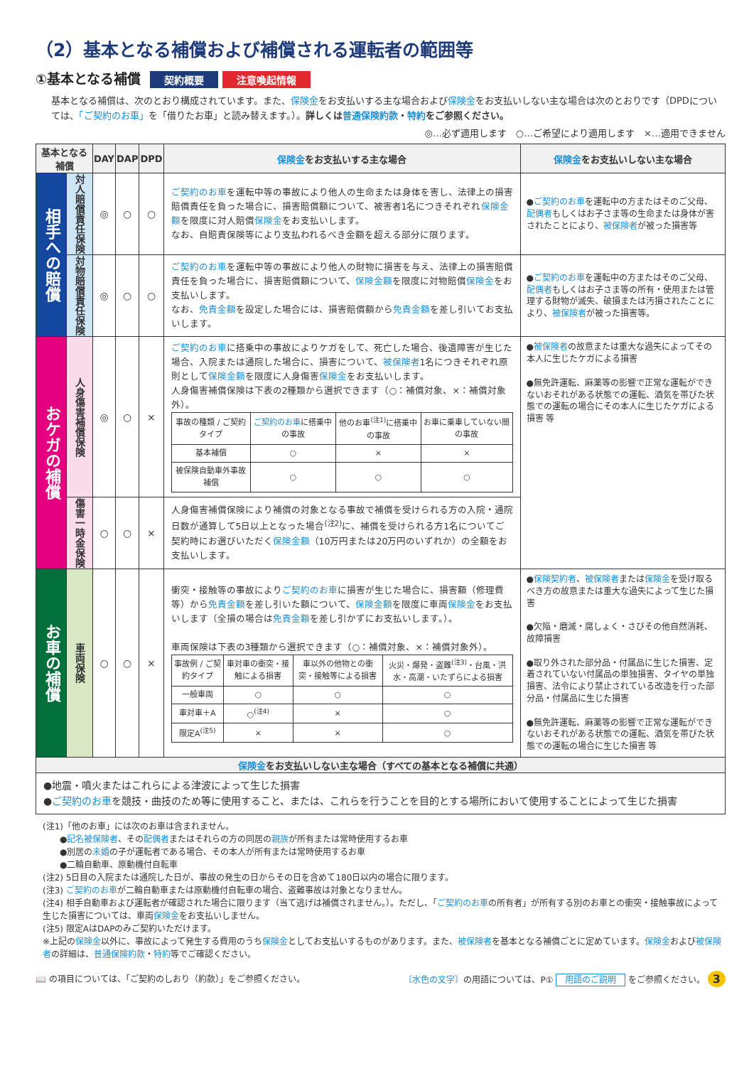（2）基本となる補償および補償される運転者の範囲等
①基本となる補償 契約概要 注意喚起情報
基本となる補償は、次のとおり構成されています。また、保険金をお支払いする主な場合および保険金をお支払いしない主な場合は次のとおりです（DPDについては、「ご契約のお車」を「借りたお車」と読み替えます。）。詳しくは普通保険約款・特約をご参照ください。
◎…必ず適用します　○…ご希望により適用します　×…適用できません
| 基本となる補償 | | DAY | DAP | DPD | 保険金 をお支払いする主な場合 | 保険金 をお支払いしない主な場合 |
| --- | --- | --- | --- | --- | --- | --- |
| 相手への賠償 | 対人賠償責任保険 | ◎ | ○ | ○ | ご契約のお車 を運転中等の事故により他人の生命または身体を害し、法律上の損害賠償責任を負った場合に、損害賠償額について、被害者1名につきそれぞれ 保険金額 を限度に対人賠償 保険金 をお支払いします。 なお、自賠責保険等により支払われるべき金額を超える部分に限ります。 | ● ご契約のお車 を運転中の方またはそのご父母、 配偶者 もしくはお子さま等の生命または身体が害されたことにより、 被保険者 が被った損害等 |
| | 対物賠償責任保険 | ◎ | ○ | ○ | ご契約のお車 を運転中等の事故により他人の財物に損害を与え、法律上の損害賠償責任を負った場合に、損害賠償額について、 保険金額 を限度に対物賠償 保険金 をお支払いします。 なお、 免責金額 を設定した場合には、損害賠償額から 免責金額 を差し引いてお支払いします。 | ● ご契約のお車 を運転中の方またはそのご父母、 配偶者 もしくはお子さま等の所有・使用または管理する財物が滅失、破損または汚損されたことにより、 被保険者 が被った損害等。 |
| おケガの補償 | 人身傷害補償保険 | ◎ | ○ | × | ご契約のお車 に搭乗中の事故によりケガをして、死亡した場合、後遺障害が生じた場合、入院または通院した場合に、損害について、 被保険者 1名につきそれぞれ原則として 保険金額 を限度に人身傷害 保険金 をお支払いします。 人身傷害補償保険は下表の2種類から選択できます（○：補償対象、×：補償対象外）。 / 事故の種類 / ご契約タイプ / ご契約のお車 に搭乗中の事故 / 他のお車<sup>(注1)</sup>に搭乗中の事故 / お車に乗車していない間の事故 / / 基本補償 / ○ / × / × / / 被保険自動車外事故補償 / ○ / ○ / ○ / | ● 被保険者 の故意または重大な過失によってその本人に生じたケガによる損害 ●無免許運転、麻薬等の影響で正常な運転ができないおそれがある状態での運転、酒気を帯びた状態での運転の場合にその本人に生じたケガによる損害 等 |
| | 傷害一時金保険 | ○ | ○ | × | 人身傷害補償保険により補償の対象となる事故で補償を受けられる方の入院・通院日数が通算して5日以上となった場合<sup>(注2)</sup>に、補償を受けられる方1名についてご契約時にお選びいただく 保険金額 （10万円または20万円のいずれか）の全額をお支払いします。 | |
| お車の補償 | 車両保険 | ○ | ○ | × | 衝突・接触等の事故により ご契約のお車 に損害が生じた場合に、損害額（修理費等）から 免責金額 を差し引いた額について、 保険金額 を限度に車両 保険金 をお支払いします（全損の場合は 免責金額 を差し引かずにお支払いします。）。 車両保険は下表の3種類から選択できます（○：補償対象、×：補償対象外）。 / 事故例 / ご契約タイプ / 車対車の衝突・接触による損害 / 車以外の他物との衝突・接触等による損害 / 火災・爆発・盗難<sup>(注3)</sup>・台風・洪水・高潮・いたずらによる損害 / / 一般車両 / ○ / ○ / ○ / / 車対車＋A / ○<sup>(注4)</sup> / × / ○ / / 限定A<sup>(注5)</sup> / × / × / ○ / | ● 保険契約者 、 被保険者 または 保険金 を受け取るべき方の故意または重大な過失によって生じた損害 ●欠陥・磨滅・腐しょく・さびその他自然消耗、故障損害 ●取り外された部分品・付属品に生じた損害、定着されていない付属品の単独損害、タイヤの単独損害、法令により禁止されている改造を行った部分品・付属品に生じた損害 ●無免許運転、麻薬等の影響で正常な運転ができないおそれがある状態での運転、酒気を帯びた状態での運転の場合に生じた損害 等 |
| 保険金 をお支払いしない主な場合（すべての基本となる補償に共通） | | | | | | |
| ●地震・噴火またはこれらによる津波によって生じた損害 ● ご契約のお車 を競技・曲技のため等に使用すること、または、これらを行うことを目的とする場所において使用することによって生じた損害 | | | | | | |
(注1)「他のお車」には次のお車は含まれません。
　　●記名被保険者、その配偶者またはそれらの方の同居の親族が所有または常時使用するお車
　　●別居の未婚の子が運転者である場合、その本人が所有または常時使用するお車
　　●二輪自動車、原動機付自転車
(注2) 5日目の入院または通院した日が、事故の発生の日からその日を含めて180日以内の場合に限ります。
(注3) ご契約のお車が二輪自動車または原動機付自転車の場合、盗難事故は対象となりません。
(注4) 相手自動車および運転者が確認された場合に限ります（当て逃げは補償されません。）。ただし、「ご契約のお車の所有者」が所有する別のお車との衝突・接触事故によって生じた損害については、車両保険金をお支払いしません。
(注5) 限定AはDAPのみご契約いただけます。
※上記の保険金以外に、事故によって発生する費用のうち保険金としてお支払いするものがあります。また、被保険者を基本となる補償ごとに定めています。保険金および被保険者の詳細は、普通保険約款・特約等でご確認ください。
📖 の項目については、「ご契約のしおり（約款）」をご参照ください。 〔水色の文字〕の用語については、P① 用語のご説明 をご参照ください。 3